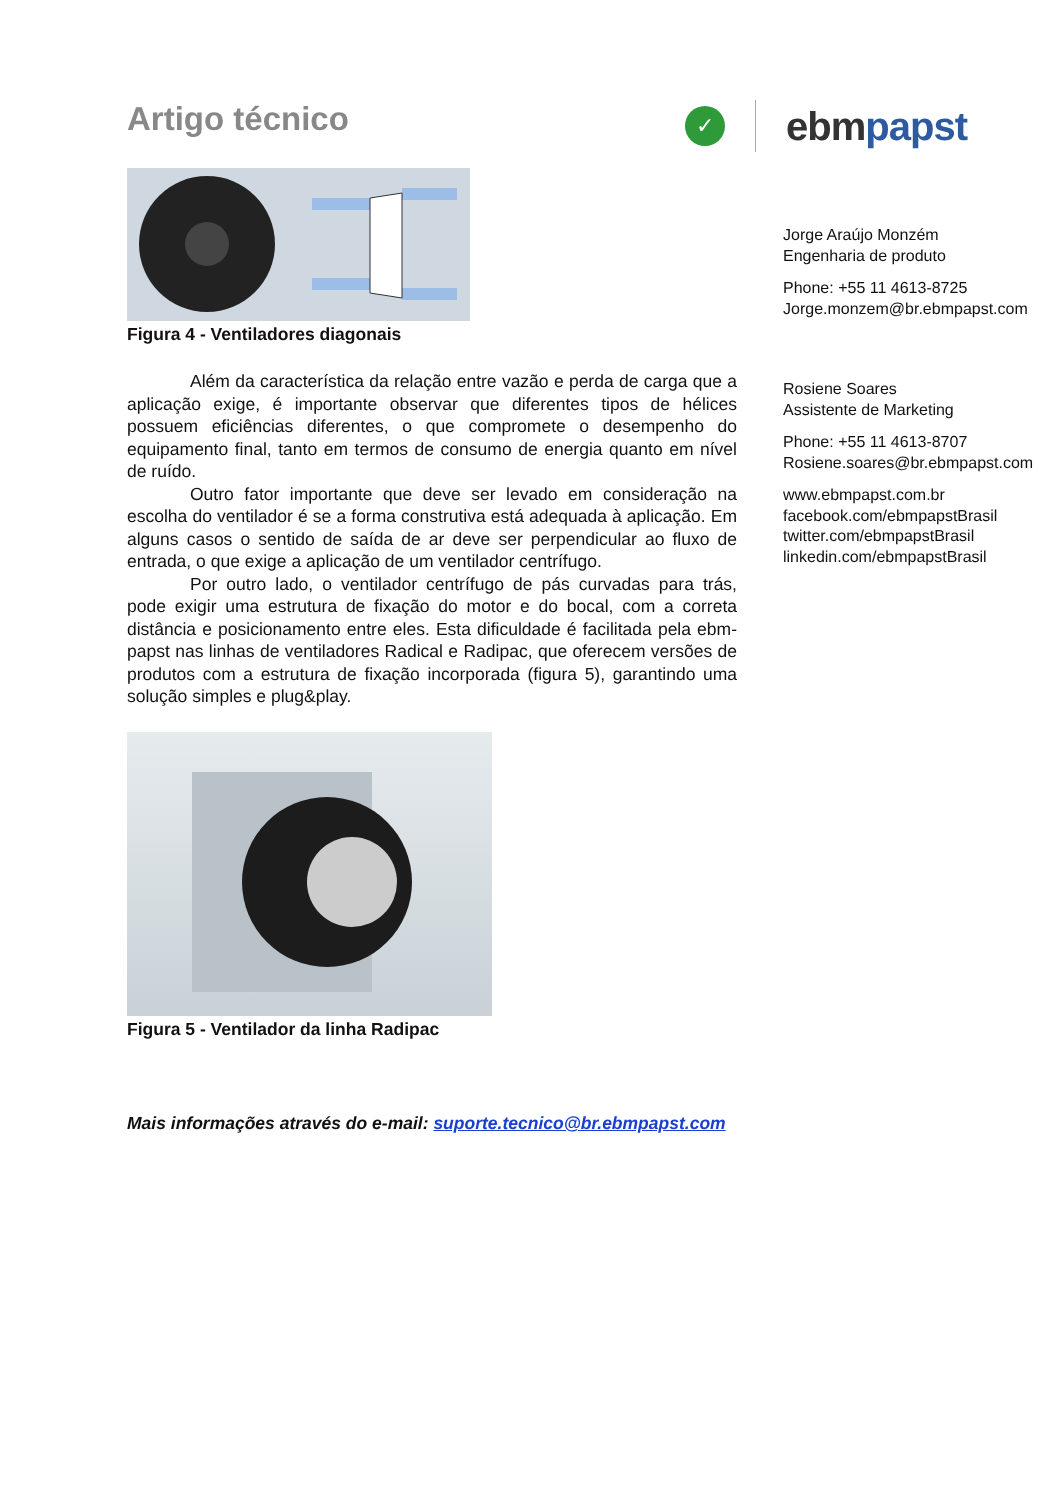Artigo técnico
✓
ebmpapst
Figura 4 - Ventiladores diagonais
Além da característica da relação entre vazão e perda de carga que a aplicação exige, é importante observar que diferentes tipos de hélices possuem eficiências diferentes, o que compromete o desempenho do equipamento final, tanto em termos de consumo de energia quanto em nível de ruído.
Outro fator importante que deve ser levado em consideração na escolha do ventilador é se a forma construtiva está adequada à aplicação. Em alguns casos o sentido de saída de ar deve ser perpendicular ao fluxo de entrada, o que exige a aplicação de um ventilador centrífugo.
Por outro lado, o ventilador centrífugo de pás curvadas para trás, pode exigir uma estrutura de fixação do motor e do bocal, com a correta distância e posicionamento entre eles. Esta dificuldade é facilitada pela ebm-papst nas linhas de ventiladores Radical e Radipac, que oferecem versões de produtos com a estrutura de fixação incorporada (figura 5), garantindo uma solução simples e plug&play.
Figura 5 - Ventilador da linha Radipac
Mais informações através do e-mail: suporte.tecnico@br.ebmpapst.com
Jorge Araújo Monzém
Engenharia de produto
Phone: +55 11 4613-8725
Jorge.monzem@br.ebmpapst.com
Rosiene Soares
Assistente de Marketing
Phone: +55 11 4613-8707
Rosiene.soares@br.ebmpapst.com
www.ebmpapst.com.br
facebook.com/ebmpapstBrasil
twitter.com/ebmpapstBrasil
linkedin.com/ebmpapstBrasil